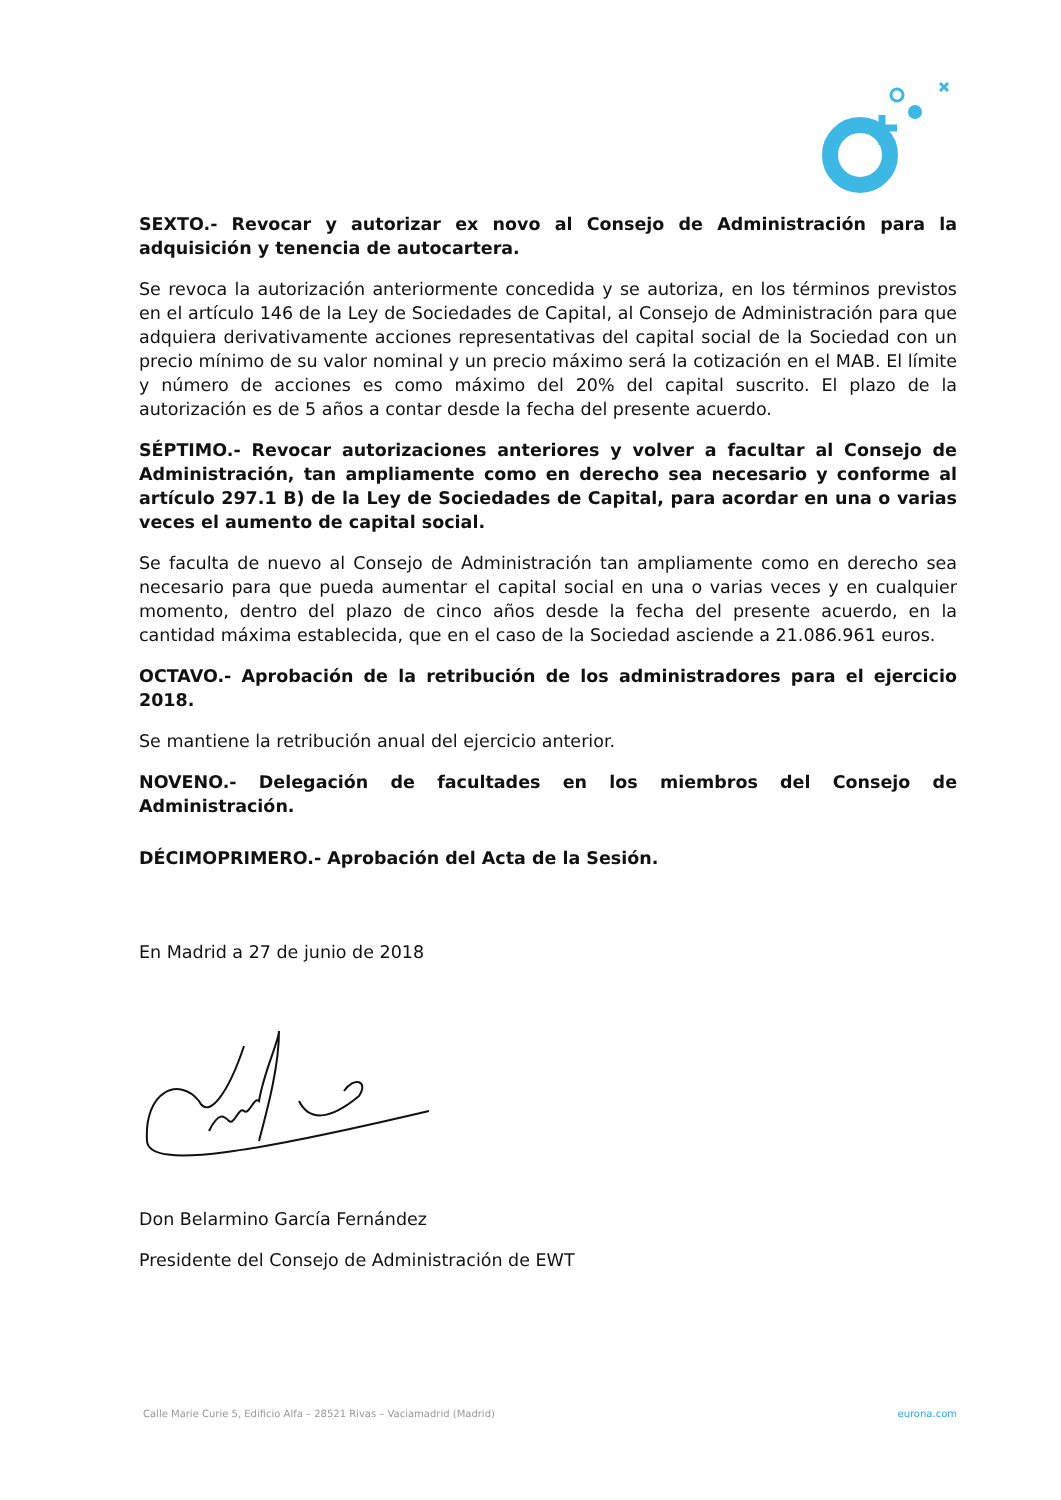SEXTO.- Revocar y autorizar ex novo al Consejo de Administración para la adquisición y tenencia de autocartera.
Se revoca la autorización anteriormente concedida y se autoriza, en los términos previstos en el artículo 146 de la Ley de Sociedades de Capital, al Consejo de Administración para que adquiera derivativamente acciones representativas del capital social de la Sociedad con un precio mínimo de su valor nominal y un precio máximo será la cotización en el MAB. El límite y número de acciones es como máximo del 20% del capital suscrito. El plazo de la autorización es de 5 años a contar desde la fecha del presente acuerdo.
SÉPTIMO.- Revocar autorizaciones anteriores y volver a facultar al Consejo de Administración, tan ampliamente como en derecho sea necesario y conforme al artículo 297.1 B) de la Ley de Sociedades de Capital, para acordar en una o varias veces el aumento de capital social.
Se faculta de nuevo al Consejo de Administración tan ampliamente como en derecho sea necesario para que pueda aumentar el capital social en una o varias veces y en cualquier momento, dentro del plazo de cinco años desde la fecha del presente acuerdo, en la cantidad máxima establecida, que en el caso de la Sociedad asciende a 21.086.961 euros.
OCTAVO.- Aprobación de la retribución de los administradores para el ejercicio 2018.
Se mantiene la retribución anual del ejercicio anterior.
NOVENO.- Delegación de facultades en los miembros del Consejo de Administración.
DÉCIMOPRIMERO.- Aprobación del Acta de la Sesión.
En Madrid a 27 de junio de 2018
Don Belarmino García Fernández
Presidente del Consejo de Administración de EWT
Calle Marie Curie 5, Edificio Alfa – 28521 Rivas – Vaciamadrid (Madrid) eurona.com